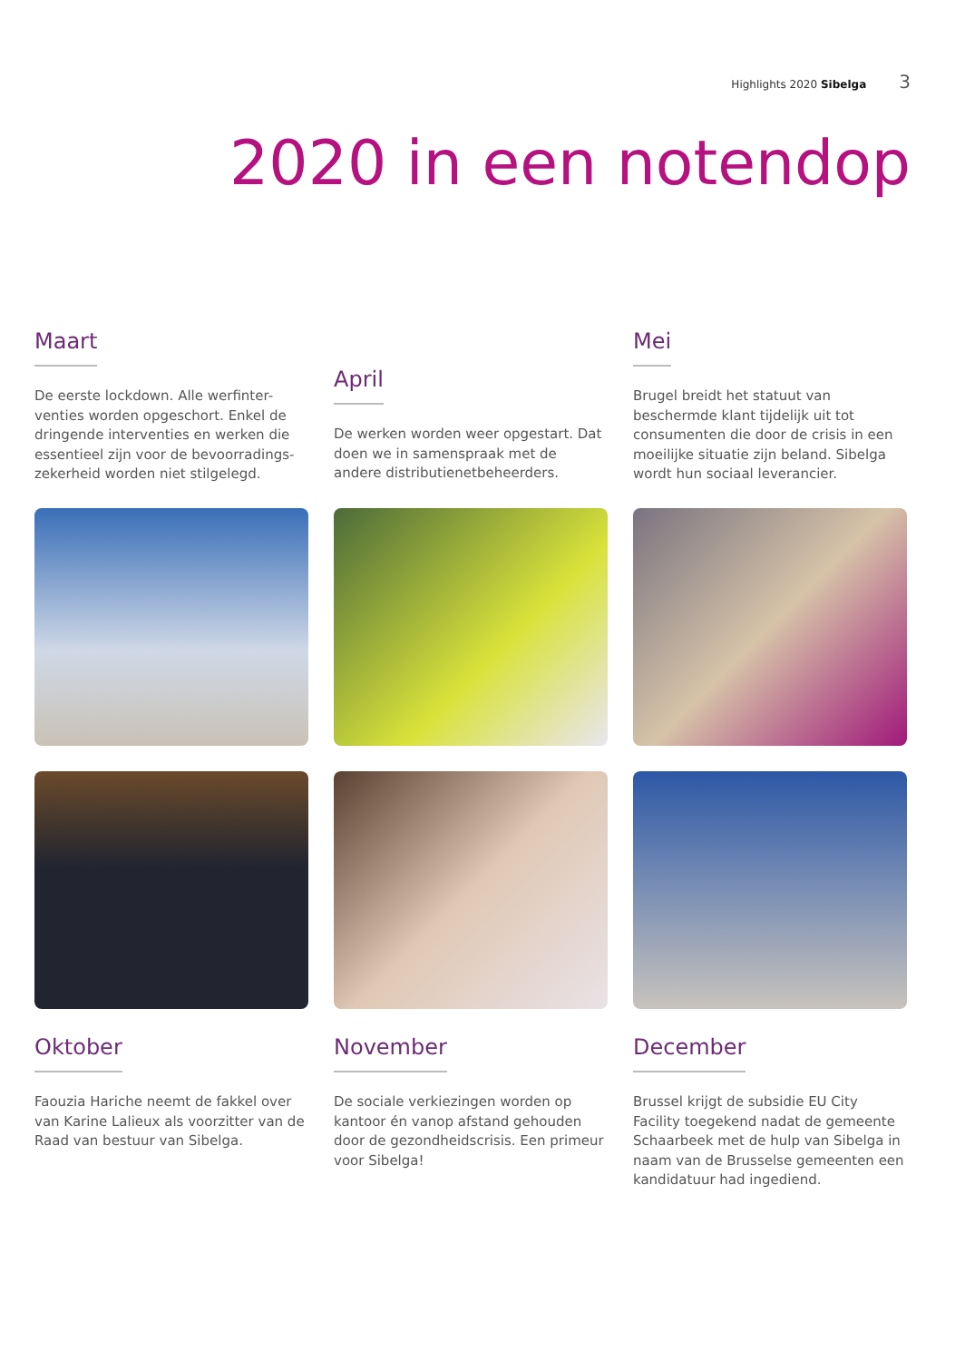Highlights 2020 Sibelga 3
2020 in een notendop
Maart
De eerste lockdown. Alle werfinter-venties worden opgeschort. Enkel de dringende interventies en werken die essentieel zijn voor de bevoorradings-zekerheid worden niet stilgelegd.
April
De werken worden weer opgestart. Dat doen we in samenspraak met de andere distributienetbeheerders.
Mei
Brugel breidt het statuut van beschermde klant tijdelijk uit tot consumenten die door de crisis in een moeilijke situatie zijn beland. Sibelga wordt hun sociaal leverancier.
Oktober
Faouzia Hariche neemt de fakkel over van Karine Lalieux als voorzitter van de Raad van bestuur van Sibelga.
November
De sociale verkiezingen worden op kantoor én vanop afstand gehouden door de gezondheidscrisis. Een primeur voor Sibelga!
December
Brussel krijgt de subsidie EU City Facility toegekend nadat de gemeente Schaarbeek met de hulp van Sibelga in naam van de Brusselse gemeenten een kandidatuur had ingediend.